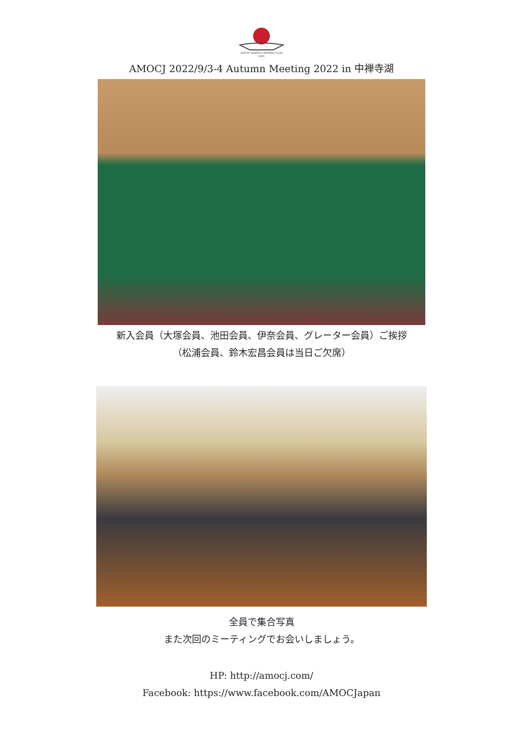ASTON MARTIN OWNERS CLUB
JAPAN
AMOCJ 2022/9/3-4 Autumn Meeting 2022 in 中禅寺湖
新入会員（大塚会員、池田会員、伊奈会員、グレーター会員）ご挨拶
（松浦会員、鈴木宏昌会員は当日ご欠席）
全員で集合写真
また次回のミーティングでお会いしましょう。
HP: http://amocj.com/
Facebook: https://www.facebook.com/AMOCJapan